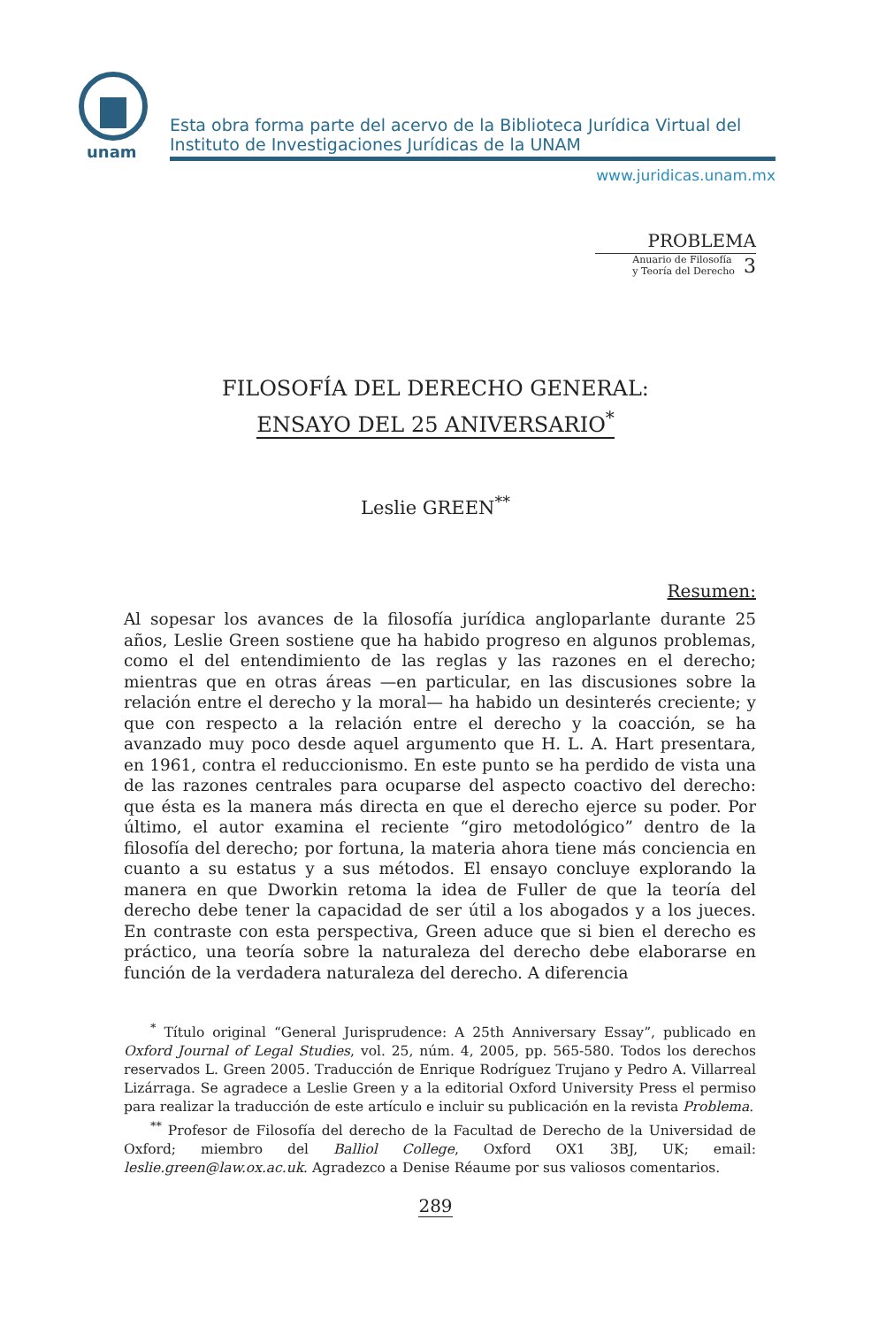unam
Esta obra forma parte del acervo de la Biblioteca Jurídica Virtual del Instituto de Investigaciones Jurídicas de la UNAM
www.juridicas.unam.mx
PROBLEMA
Anuario de Filosofía
y Teoría del Derecho 3
FILOSOFÍA DEL DERECHO GENERAL:
ENSAYO DEL 25 ANIVERSARIO<sup>*</sup>
Leslie GREEN<sup>**</sup>
Resumen:
Al sopesar los avances de la filosofía jurídica angloparlante durante 25 años, Leslie Green sostiene que ha habido progreso en algunos problemas, como el del entendimiento de las reglas y las razones en el derecho; mientras que en otras áreas —en particular, en las discusiones sobre la relación entre el derecho y la moral— ha habido un desinterés creciente; y que con respecto a la relación entre el derecho y la coacción, se ha avanzado muy poco desde aquel argumento que H. L. A. Hart presentara, en 1961, contra el reduccionismo. En este punto se ha perdido de vista una de las razones centrales para ocuparse del aspecto coactivo del derecho: que ésta es la manera más directa en que el derecho ejerce su poder. Por último, el autor examina el reciente “giro metodológico” dentro de la filosofía del derecho; por fortuna, la materia ahora tiene más conciencia en cuanto a su estatus y a sus métodos. El ensayo concluye explorando la manera en que Dworkin retoma la idea de Fuller de que la teoría del derecho debe tener la capacidad de ser útil a los abogados y a los jueces. En contraste con esta perspectiva, Green aduce que si bien el derecho es práctico, una teoría sobre la naturaleza del derecho debe elaborarse en función de la verdadera naturaleza del derecho. A diferencia
<sup>*</sup> Título original “General Jurisprudence: A 25th Anniversary Essay”, publicado en Oxford Journal of Legal Studies, vol. 25, núm. 4, 2005, pp. 565-580. Todos los derechos reservados L. Green 2005. Traducción de Enrique Rodríguez Trujano y Pedro A. Villarreal Lizárraga. Se agradece a Leslie Green y a la editorial Oxford University Press el permiso para realizar la traducción de este artículo e incluir su publicación en la revista Problema.
<sup>**</sup> Profesor de Filosofía del derecho de la Facultad de Derecho de la Universidad de Oxford; miembro del Balliol College, Oxford OX1 3BJ, UK; email: leslie.green@law.ox.ac.uk. Agradezco a Denise Réaume por sus valiosos comentarios.
289